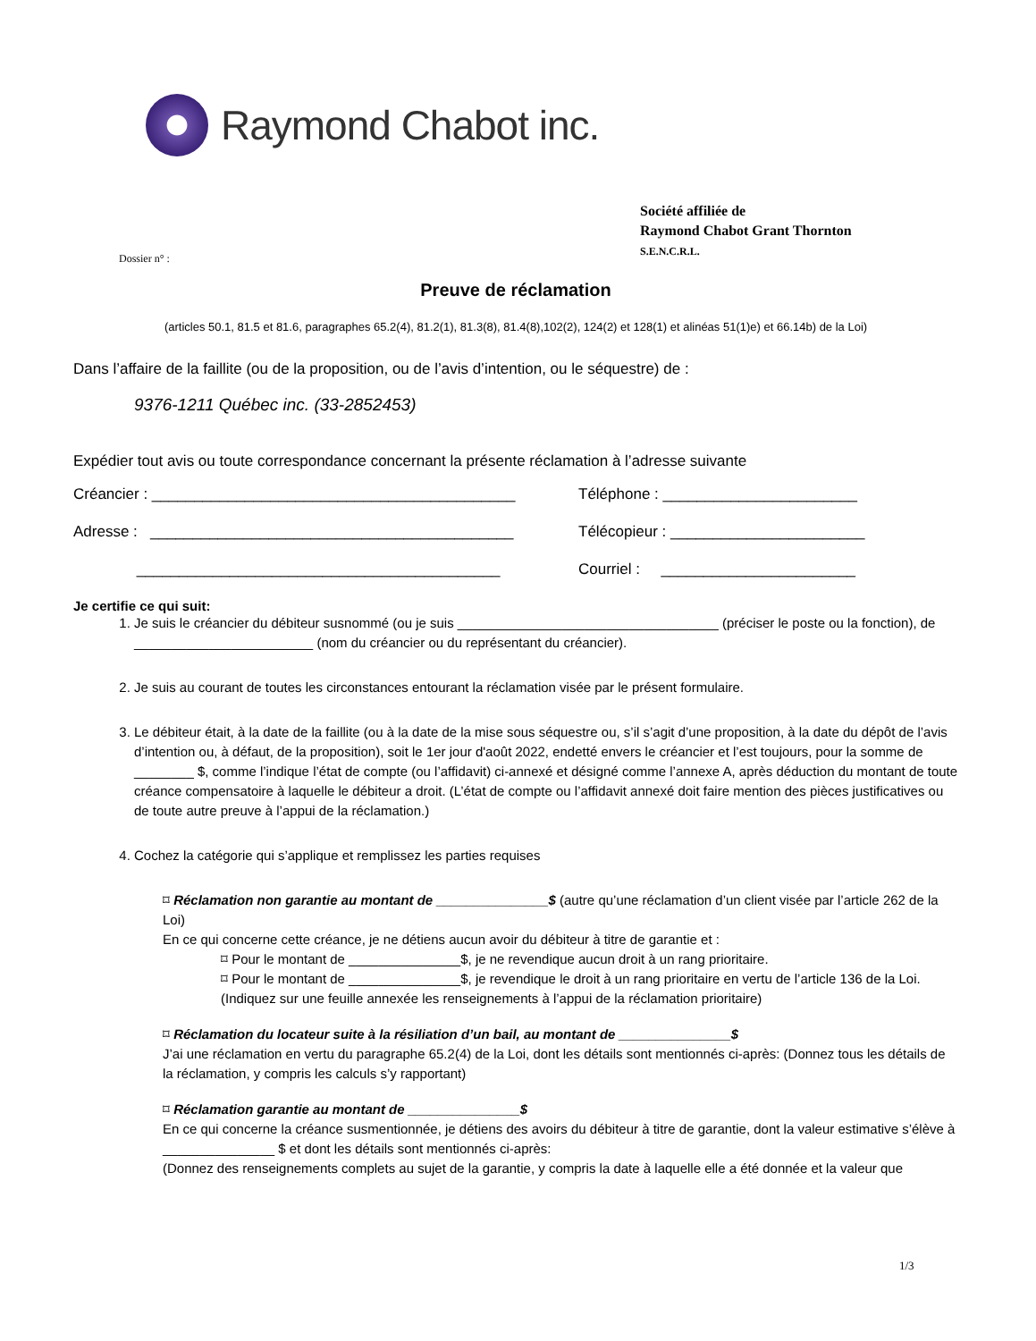Raymond Chabot inc.
Société affiliée de
Raymond Chabot Grant Thornton
S.E.N.C.R.L.
Dossier n° :
Preuve de réclamation
(articles 50.1, 81.5 et 81.6, paragraphes 65.2(4), 81.2(1), 81.3(8), 81.4(8),102(2), 124(2) et 128(1) et alinéas 51(1)e) et 66.14b) de la Loi)
Dans l’affaire de la faillite (ou de la proposition, ou de l’avis d’intention, ou le séquestre) de :
9376-1211 Québec inc. (33-2852453)
Expédier tout avis ou toute correspondance concernant la présente réclamation à l’adresse suivante
Créancier : ___________________________________________ Téléphone : _______________________
Adresse : ___________________________________________ Télécopieur : _______________________
___________________________________________ Courriel : _______________________
Je certifie ce qui suit:
1. Je suis le créancier du débiteur susnommé (ou je suis ___________________________________ (préciser le poste ou la fonction), de ________________________ (nom du créancier ou du représentant du créancier).
2. Je suis au courant de toutes les circonstances entourant la réclamation visée par le présent formulaire.
3. Le débiteur était, à la date de la faillite (ou à la date de la mise sous séquestre ou, s’il s’agit d’une proposition, à la date du dépôt de l’avis d’intention ou, à défaut, de la proposition), soit le 1er jour d'août 2022, endetté envers le créancier et l’est toujours, pour la somme de ________ $, comme l’indique l’état de compte (ou l’affidavit) ci-annexé et désigné comme l’annexe A, après déduction du montant de toute créance compensatoire à laquelle le débiteur a droit. (L’état de compte ou l’affidavit annexé doit faire mention des pièces justificatives ou de toute autre preuve à l’appui de la réclamation.)
4. Cochez la catégorie qui s’applique et remplissez les parties requises
⌑ Réclamation non garantie au montant de _______________$ (autre qu’une réclamation d’un client visée par l’article 262 de la Loi)
En ce qui concerne cette créance, je ne détiens aucun avoir du débiteur à titre de garantie et :
⌑ Pour le montant de _______________$, je ne revendique aucun droit à un rang prioritaire.
⌑ Pour le montant de _______________$, je revendique le droit à un rang prioritaire en vertu de l’article 136 de la Loi.
(Indiquez sur une feuille annexée les renseignements à l’appui de la réclamation prioritaire)
⌑ Réclamation du locateur suite à la résiliation d’un bail, au montant de _______________$
J’ai une réclamation en vertu du paragraphe 65.2(4) de la Loi, dont les détails sont mentionnés ci-après: (Donnez tous les détails de la réclamation, y compris les calculs s’y rapportant)
⌑ Réclamation garantie au montant de _______________$
En ce qui concerne la créance susmentionnée, je détiens des avoirs du débiteur à titre de garantie, dont la valeur estimative s’élève à _______________ $ et dont les détails sont mentionnés ci-après:
(Donnez des renseignements complets au sujet de la garantie, y compris la date à laquelle elle a été donnée et la valeur que
1/3